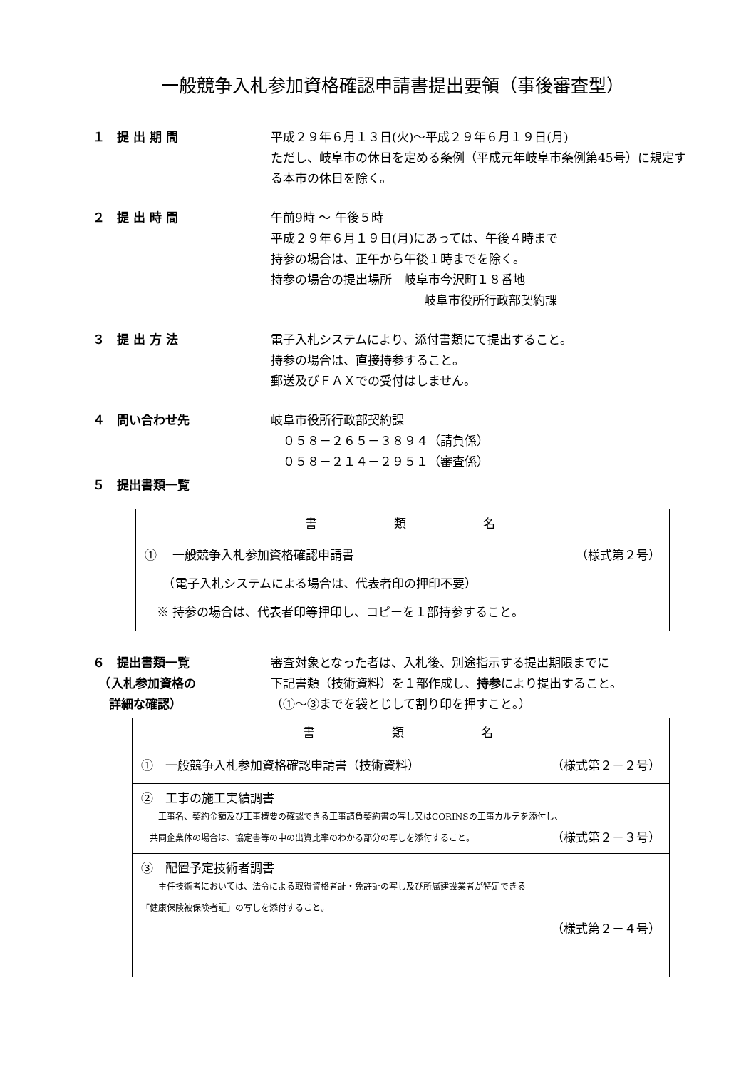一般競争入札参加資格確認申請書提出要領（事後審査型）
１　提 出 期 間 平成２９年６月１３日(火)～平成２９年６月１９日(月)
ただし、岐阜市の休日を定める条例（平成元年岐阜市条例第45号）に規定する本市の休日を除く。
２　提 出 時 間 午前9時 ～ 午後５時
平成２９年６月１９日(月)にあっては、午後４時まで
持参の場合は、正午から午後１時までを除く。
持参の場合の提出場所　岐阜市今沢町１８番地
岐阜市役所行政部契約課
３　提 出 方 法 電子入札システムにより、添付書類にて提出すること。
持参の場合は、直接持参すること。
郵送及びＦＡＸでの受付はしません。
４　問い合わせ先 岐阜市役所行政部契約課
　０５８－２６５－３８９４（請負係）
　０５８－２１４－２９５１（審査係）
５　提出書類一覧
| 書 類 名 |
| --- |
| ① 一般競争入札参加資格確認申請書 （様式第２号） （電子入札システムによる場合は、代表者印の押印不要） ※ 持参の場合は、代表者印等押印し、コピーを１部持参すること。 |
６　提出書類一覧
　（入札参加資格の
　 詳細な確認）
審査対象となった者は、入札後、別途指示する提出期限までに
下記書類（技術資料）を１部作成し、持参により提出すること。
（①～③までを袋とじして割り印を押すこと。）
| 書 類 名 |
| --- |
| ① 一般競争入札参加資格確認申請書（技術資料） （様式第２－２号） |
| ② 工事の施工実績調書 工事名、契約金額及び工事概要の確認できる工事請負契約書の写し又はCORINSの工事カルテを添付し、 共同企業体の場合は、協定書等の中の出資比率のわかる部分の写しを添付すること。 （様式第２－３号） |
| ③ 配置予定技術者調書 主任技術者においては、法令による取得資格者証・免許証の写し及び所属建設業者が特定できる 「健康保険被保険者証」の写しを添付すること。 （様式第２－４号） |